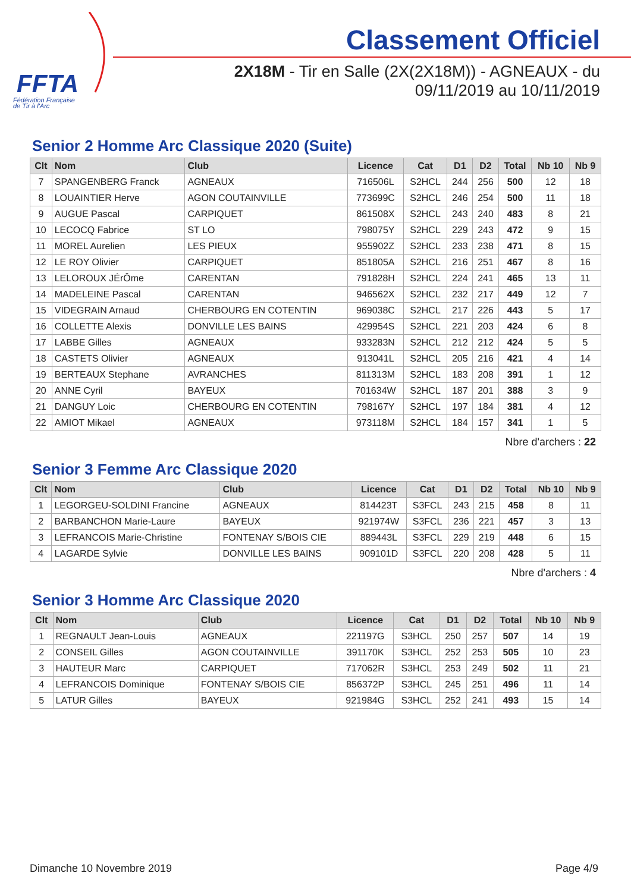FFTA
Fédération Française
de Tir à l'Arc
Classement Officiel
2X18M - Tir en Salle (2X(2X18M)) - AGNEAUX - du 09/11/2019 au 10/11/2019
Senior 2 Homme Arc Classique 2020 (Suite)
| Clt | Nom | Club | Licence | Cat | D1 | D2 | Total | Nb 10 | Nb 9 |
| --- | --- | --- | --- | --- | --- | --- | --- | --- | --- |
| 7 | SPANGENBERG Franck | AGNEAUX | 716506L | S2HCL | 244 | 256 | 500 | 12 | 18 |
| 8 | LOUAINTIER Herve | AGON COUTAINVILLE | 773699C | S2HCL | 246 | 254 | 500 | 11 | 18 |
| 9 | AUGUE Pascal | CARPIQUET | 861508X | S2HCL | 243 | 240 | 483 | 8 | 21 |
| 10 | LECOCQ Fabrice | ST LO | 798075Y | S2HCL | 229 | 243 | 472 | 9 | 15 |
| 11 | MOREL Aurelien | LES PIEUX | 955902Z | S2HCL | 233 | 238 | 471 | 8 | 15 |
| 12 | LE ROY Olivier | CARPIQUET | 851805A | S2HCL | 216 | 251 | 467 | 8 | 16 |
| 13 | LELOROUX JÉrÔme | CARENTAN | 791828H | S2HCL | 224 | 241 | 465 | 13 | 11 |
| 14 | MADELEINE Pascal | CARENTAN | 946562X | S2HCL | 232 | 217 | 449 | 12 | 7 |
| 15 | VIDEGRAIN Arnaud | CHERBOURG EN COTENTIN | 969038C | S2HCL | 217 | 226 | 443 | 5 | 17 |
| 16 | COLLETTE Alexis | DONVILLE LES BAINS | 429954S | S2HCL | 221 | 203 | 424 | 6 | 8 |
| 17 | LABBE Gilles | AGNEAUX | 933283N | S2HCL | 212 | 212 | 424 | 5 | 5 |
| 18 | CASTETS Olivier | AGNEAUX | 913041L | S2HCL | 205 | 216 | 421 | 4 | 14 |
| 19 | BERTEAUX Stephane | AVRANCHES | 811313M | S2HCL | 183 | 208 | 391 | 1 | 12 |
| 20 | ANNE Cyril | BAYEUX | 701634W | S2HCL | 187 | 201 | 388 | 3 | 9 |
| 21 | DANGUY Loic | CHERBOURG EN COTENTIN | 798167Y | S2HCL | 197 | 184 | 381 | 4 | 12 |
| 22 | AMIOT Mikael | AGNEAUX | 973118M | S2HCL | 184 | 157 | 341 | 1 | 5 |
Nbre d'archers : 22
Senior 3 Femme Arc Classique 2020
| Clt | Nom | Club | Licence | Cat | D1 | D2 | Total | Nb 10 | Nb 9 |
| --- | --- | --- | --- | --- | --- | --- | --- | --- | --- |
| 1 | LEGORGEU-SOLDINI Francine | AGNEAUX | 814423T | S3FCL | 243 | 215 | 458 | 8 | 11 |
| 2 | BARBANCHON Marie-Laure | BAYEUX | 921974W | S3FCL | 236 | 221 | 457 | 3 | 13 |
| 3 | LEFRANCOIS Marie-Christine | FONTENAY S/BOIS CIE | 889443L | S3FCL | 229 | 219 | 448 | 6 | 15 |
| 4 | LAGARDE Sylvie | DONVILLE LES BAINS | 909101D | S3FCL | 220 | 208 | 428 | 5 | 11 |
Nbre d'archers : 4
Senior 3 Homme Arc Classique 2020
| Clt | Nom | Club | Licence | Cat | D1 | D2 | Total | Nb 10 | Nb 9 |
| --- | --- | --- | --- | --- | --- | --- | --- | --- | --- |
| 1 | REGNAULT Jean-Louis | AGNEAUX | 221197G | S3HCL | 250 | 257 | 507 | 14 | 19 |
| 2 | CONSEIL Gilles | AGON COUTAINVILLE | 391170K | S3HCL | 252 | 253 | 505 | 10 | 23 |
| 3 | HAUTEUR Marc | CARPIQUET | 717062R | S3HCL | 253 | 249 | 502 | 11 | 21 |
| 4 | LEFRANCOIS Dominique | FONTENAY S/BOIS CIE | 856372P | S3HCL | 245 | 251 | 496 | 11 | 14 |
| 5 | LATUR Gilles | BAYEUX | 921984G | S3HCL | 252 | 241 | 493 | 15 | 14 |
Dimanche 10 Novembre 2019 Page 4/9